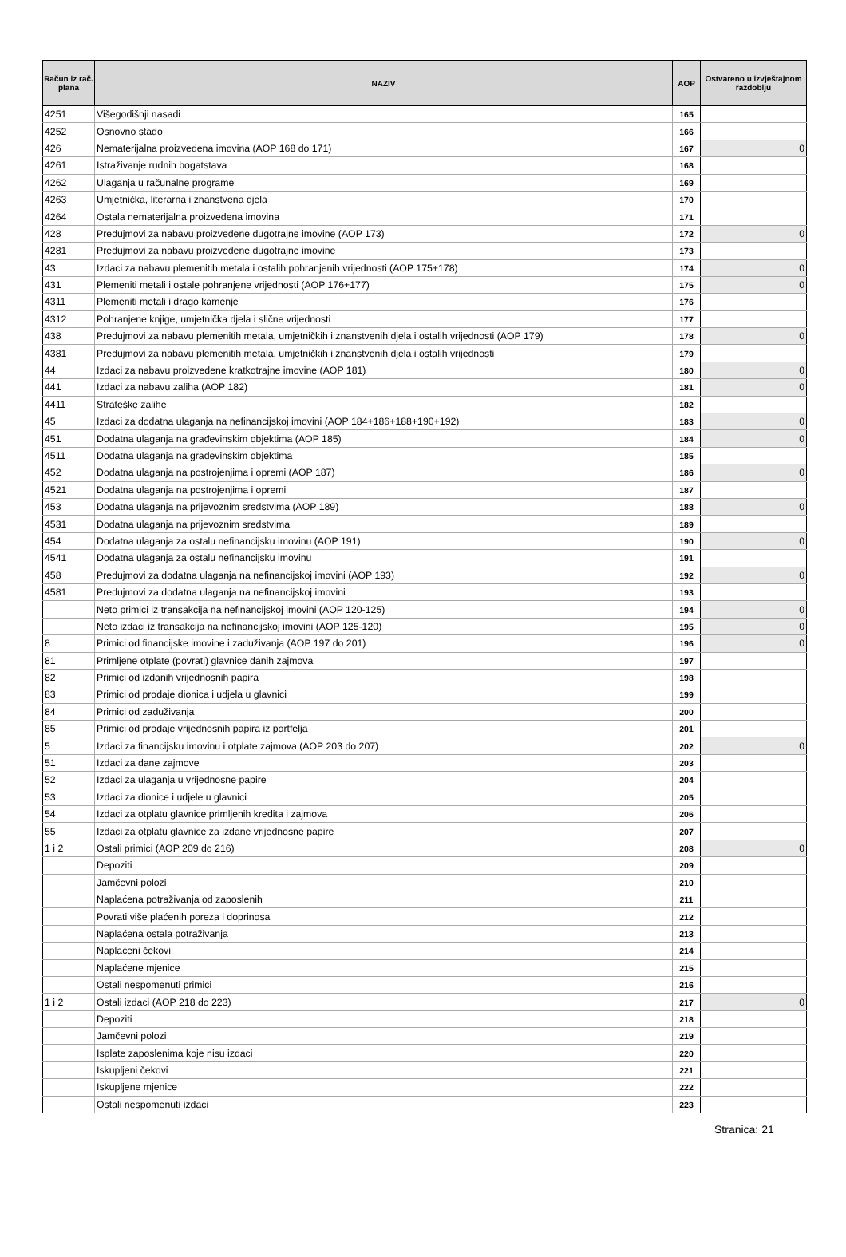| Račun iz rač. plana | NAZIV | AOP | Ostvareno u izvještajnom razdoblju |
| --- | --- | --- | --- |
| 4251 | Višegodišnji nasadi | 165 | |
| 4252 | Osnovno stado | 166 | |
| 426 | Nematerijalna proizvedena imovina (AOP 168 do 171) | 167 | 0 |
| 4261 | Istraživanje rudnih bogatstava | 168 | |
| 4262 | Ulaganja u računalne programe | 169 | |
| 4263 | Umjetnička, literarna i znanstvena djela | 170 | |
| 4264 | Ostala nematerijalna proizvedena imovina | 171 | |
| 428 | Predujmovi za nabavu proizvedene dugotrajne imovine (AOP 173) | 172 | 0 |
| 4281 | Predujmovi za nabavu proizvedene dugotrajne imovine | 173 | |
| 43 | Izdaci za nabavu plemenitih metala i ostalih pohranjenih vrijednosti (AOP 175+178) | 174 | 0 |
| 431 | Plemeniti metali i ostale pohranjene vrijednosti (AOP 176+177) | 175 | 0 |
| 4311 | Plemeniti metali i drago kamenje | 176 | |
| 4312 | Pohranjene knjige, umjetnička djela i slične vrijednosti | 177 | |
| 438 | Predujmovi za nabavu plemenitih metala, umjetničkih i znanstvenih djela i ostalih vrijednosti (AOP 179) | 178 | 0 |
| 4381 | Predujmovi za nabavu plemenitih metala, umjetničkih i znanstvenih djela i ostalih vrijednosti | 179 | |
| 44 | Izdaci za nabavu proizvedene kratkotrajne imovine (AOP 181) | 180 | 0 |
| 441 | Izdaci za nabavu zaliha (AOP 182) | 181 | 0 |
| 4411 | Strateške zalihe | 182 | |
| 45 | Izdaci za dodatna ulaganja na nefinancijskoj imovini (AOP 184+186+188+190+192) | 183 | 0 |
| 451 | Dodatna ulaganja na građevinskim objektima (AOP 185) | 184 | 0 |
| 4511 | Dodatna ulaganja na građevinskim objektima | 185 | |
| 452 | Dodatna ulaganja na postrojenjima i opremi (AOP 187) | 186 | 0 |
| 4521 | Dodatna ulaganja na postrojenjima i opremi | 187 | |
| 453 | Dodatna ulaganja na prijevoznim sredstvima (AOP 189) | 188 | 0 |
| 4531 | Dodatna ulaganja na prijevoznim sredstvima | 189 | |
| 454 | Dodatna ulaganja za ostalu nefinancijsku imovinu (AOP 191) | 190 | 0 |
| 4541 | Dodatna ulaganja za ostalu nefinancijsku imovinu | 191 | |
| 458 | Predujmovi za dodatna ulaganja na nefinancijskoj imovini (AOP 193) | 192 | 0 |
| 4581 | Predujmovi za dodatna ulaganja na nefinancijskoj imovini | 193 | |
| | Neto primici iz transakcija na nefinancijskoj imovini (AOP 120-125) | 194 | 0 |
| | Neto izdaci iz transakcija na nefinancijskoj imovini (AOP 125-120) | 195 | 0 |
| 8 | Primici od financijske imovine i zaduživanja (AOP 197 do 201) | 196 | 0 |
| 81 | Primljene otplate (povrati) glavnice danih zajmova | 197 | |
| 82 | Primici od izdanih vrijednosnih papira | 198 | |
| 83 | Primici od prodaje dionica i udjela u glavnici | 199 | |
| 84 | Primici od zaduživanja | 200 | |
| 85 | Primici od prodaje vrijednosnih papira iz portfelja | 201 | |
| 5 | Izdaci za financijsku imovinu i otplate zajmova (AOP 203 do 207) | 202 | 0 |
| 51 | Izdaci za dane zajmove | 203 | |
| 52 | Izdaci za ulaganja u vrijednosne papire | 204 | |
| 53 | Izdaci za dionice i udjele u glavnici | 205 | |
| 54 | Izdaci za otplatu glavnice primljenih kredita i zajmova | 206 | |
| 55 | Izdaci za otplatu glavnice za izdane vrijednosne papire | 207 | |
| 1 i 2 | Ostali primici (AOP 209 do 216) | 208 | 0 |
| | Depoziti | 209 | |
| | Jamčevni polozi | 210 | |
| | Naplaćena potraživanja od zaposlenih | 211 | |
| | Povrati više plaćenih poreza i doprinosa | 212 | |
| | Naplaćena ostala potraživanja | 213 | |
| | Naplaćeni čekovi | 214 | |
| | Naplaćene mjenice | 215 | |
| | Ostali nespomenuti primici | 216 | |
| 1 i 2 | Ostali izdaci (AOP 218 do 223) | 217 | 0 |
| | Depoziti | 218 | |
| | Jamčevni polozi | 219 | |
| | Isplate zaposlenima koje nisu izdaci | 220 | |
| | Iskupljeni čekovi | 221 | |
| | Iskupljene mjenice | 222 | |
| | Ostali nespomenuti izdaci | 223 | |
Stranica: 21